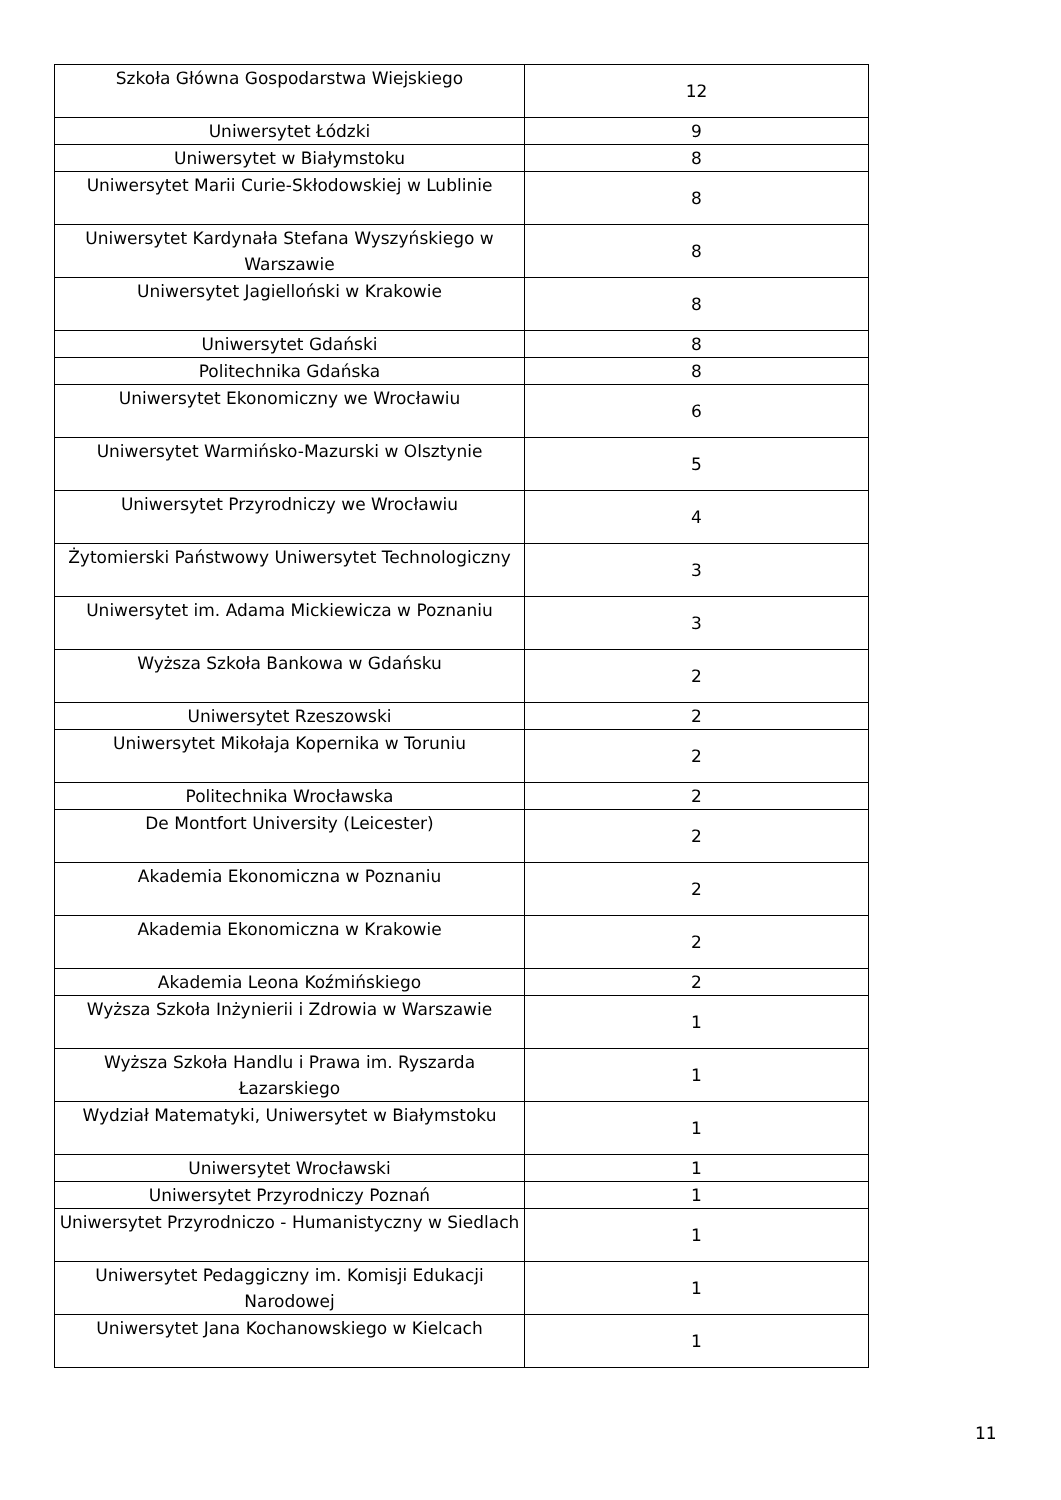| Szkoła Główna Gospodarstwa Wiejskiego | 12 |
| Uniwersytet Łódzki | 9 |
| Uniwersytet w Białymstoku | 8 |
| Uniwersytet Marii Curie-Skłodowskiej w Lublinie | 8 |
| Uniwersytet Kardynała Stefana Wyszyńskiego w Warszawie | 8 |
| Uniwersytet Jagielloński w Krakowie | 8 |
| Uniwersytet Gdański | 8 |
| Politechnika Gdańska | 8 |
| Uniwersytet Ekonomiczny we Wrocławiu | 6 |
| Uniwersytet Warmińsko-Mazurski w Olsztynie | 5 |
| Uniwersytet Przyrodniczy we Wrocławiu | 4 |
| Żytomierski Państwowy Uniwersytet Technologiczny | 3 |
| Uniwersytet im. Adama Mickiewicza w Poznaniu | 3 |
| Wyższa Szkoła Bankowa w Gdańsku | 2 |
| Uniwersytet Rzeszowski | 2 |
| Uniwersytet Mikołaja Kopernika w Toruniu | 2 |
| Politechnika Wrocławska | 2 |
| De Montfort University (Leicester) | 2 |
| Akademia Ekonomiczna w Poznaniu | 2 |
| Akademia Ekonomiczna w Krakowie | 2 |
| Akademia Leona Koźmińskiego | 2 |
| Wyższa Szkoła Inżynierii i Zdrowia w Warszawie | 1 |
| Wyższa Szkoła Handlu i Prawa im. Ryszarda Łazarskiego | 1 |
| Wydział Matematyki, Uniwersytet w Białymstoku | 1 |
| Uniwersytet Wrocławski | 1 |
| Uniwersytet Przyrodniczy Poznań | 1 |
| Uniwersytet Przyrodniczo - Humanistyczny w Siedlach | 1 |
| Uniwersytet Pedaggiczny im. Komisji Edukacji Narodowej | 1 |
| Uniwersytet Jana Kochanowskiego w Kielcach | 1 |
11